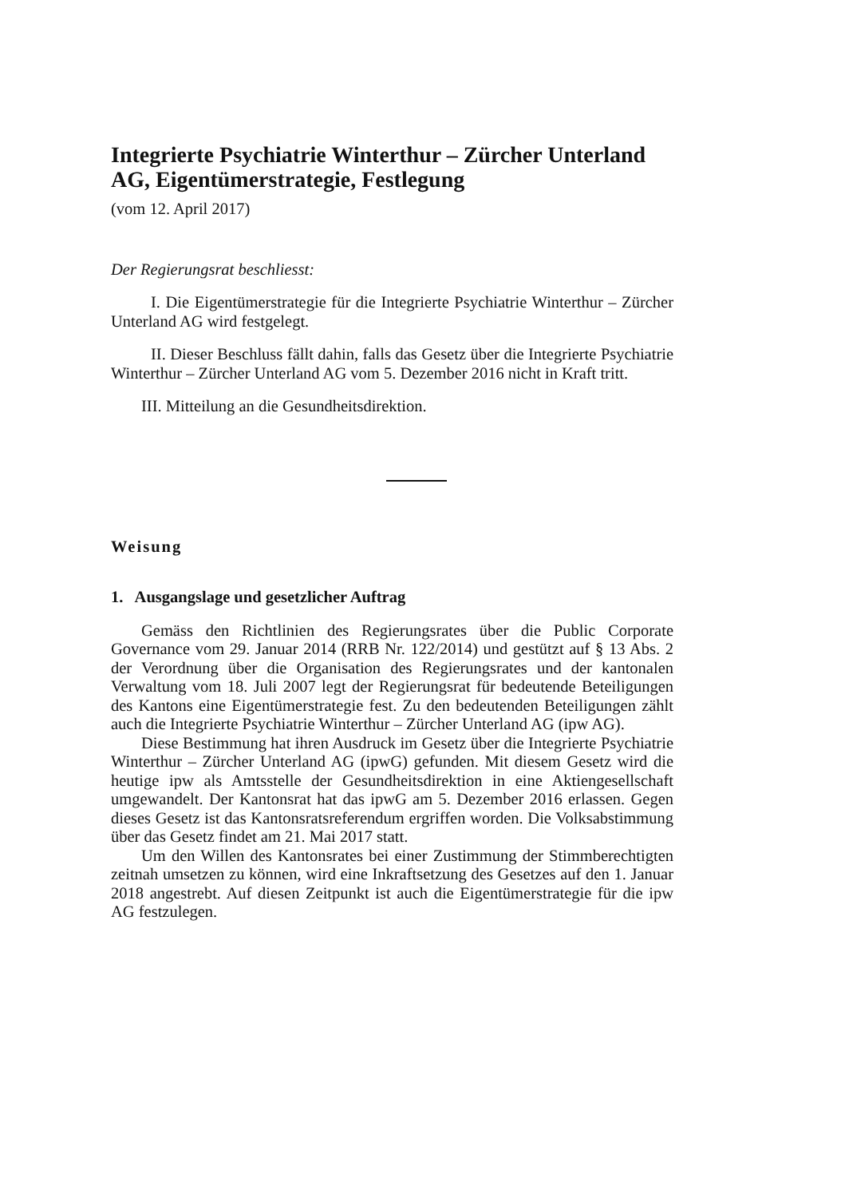Integrierte Psychiatrie Winterthur – Zürcher Unterland AG, Eigentümerstrategie, Festlegung
(vom 12. April 2017)
Der Regierungsrat beschliesst:
I. Die Eigentümerstrategie für die Integrierte Psychiatrie Winterthur – Zürcher Unterland AG wird festgelegt.
II. Dieser Beschluss fällt dahin, falls das Gesetz über die Integrierte Psychiatrie Winterthur – Zürcher Unterland AG vom 5. Dezember 2016 nicht in Kraft tritt.
III. Mitteilung an die Gesundheitsdirektion.
Weisung
1. Ausgangslage und gesetzlicher Auftrag
Gemäss den Richtlinien des Regierungsrates über die Public Corporate Governance vom 29. Januar 2014 (RRB Nr. 122/2014) und gestützt auf § 13 Abs. 2 der Verordnung über die Organisation des Regierungsrates und der kantonalen Verwaltung vom 18. Juli 2007 legt der Regierungsrat für bedeutende Beteiligungen des Kantons eine Eigentümerstrategie fest. Zu den bedeutenden Beteiligungen zählt auch die Integrierte Psychiatrie Winterthur – Zürcher Unterland AG (ipw AG).
Diese Bestimmung hat ihren Ausdruck im Gesetz über die Integrierte Psychiatrie Winterthur – Zürcher Unterland AG (ipwG) gefunden. Mit diesem Gesetz wird die heutige ipw als Amtsstelle der Gesundheitsdirektion in eine Aktiengesellschaft umgewandelt. Der Kantonsrat hat das ipwG am 5. Dezember 2016 erlassen. Gegen dieses Gesetz ist das Kantonsratsreferendum ergriffen worden. Die Volksabstimmung über das Gesetz findet am 21. Mai 2017 statt.
Um den Willen des Kantonsrates bei einer Zustimmung der Stimmberechtigten zeitnah umsetzen zu können, wird eine Inkraftsetzung des Gesetzes auf den 1. Januar 2018 angestrebt. Auf diesen Zeitpunkt ist auch die Eigentümerstrategie für die ipw AG festzulegen.